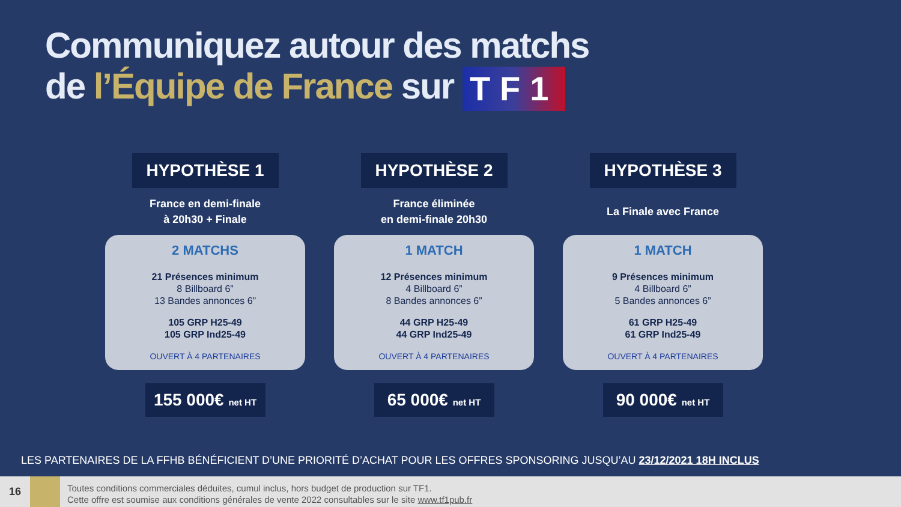Communiquez autour des matchs
de l’Équipe de France sur TF1
HYPOTHÈSE 1
France en demi-finale
à 20h30 + Finale
2 MATCHS
21 Présences minimum
8 Billboard 6”
13 Bandes annonces 6”
105 GRP H25-49
105 GRP Ind25-49
OUVERT À 4 PARTENAIRES
155 000€ net HT
HYPOTHÈSE 2
France éliminée
en demi-finale 20h30
1 MATCH
12 Présences minimum
4 Billboard 6”
8 Bandes annonces 6”
44 GRP H25-49
44 GRP Ind25-49
OUVERT À 4 PARTENAIRES
65 000€ net HT
HYPOTHÈSE 3
La Finale avec France
1 MATCH
9 Présences minimum
4 Billboard 6”
5 Bandes annonces 6”
61 GRP H25-49
61 GRP Ind25-49
OUVERT À 4 PARTENAIRES
90 000€ net HT
LES PARTENAIRES DE LA FFHB BÉNÉFICIENT D’UNE PRIORITÉ D’ACHAT POUR LES OFFRES SPONSORING JUSQU’AU 23/12/2021 18H INCLUS
16
Toutes conditions commerciales déduites, cumul inclus, hors budget de production sur TF1.
Cette offre est soumise aux conditions générales de vente 2022 consultables sur le site www.tf1pub.fr